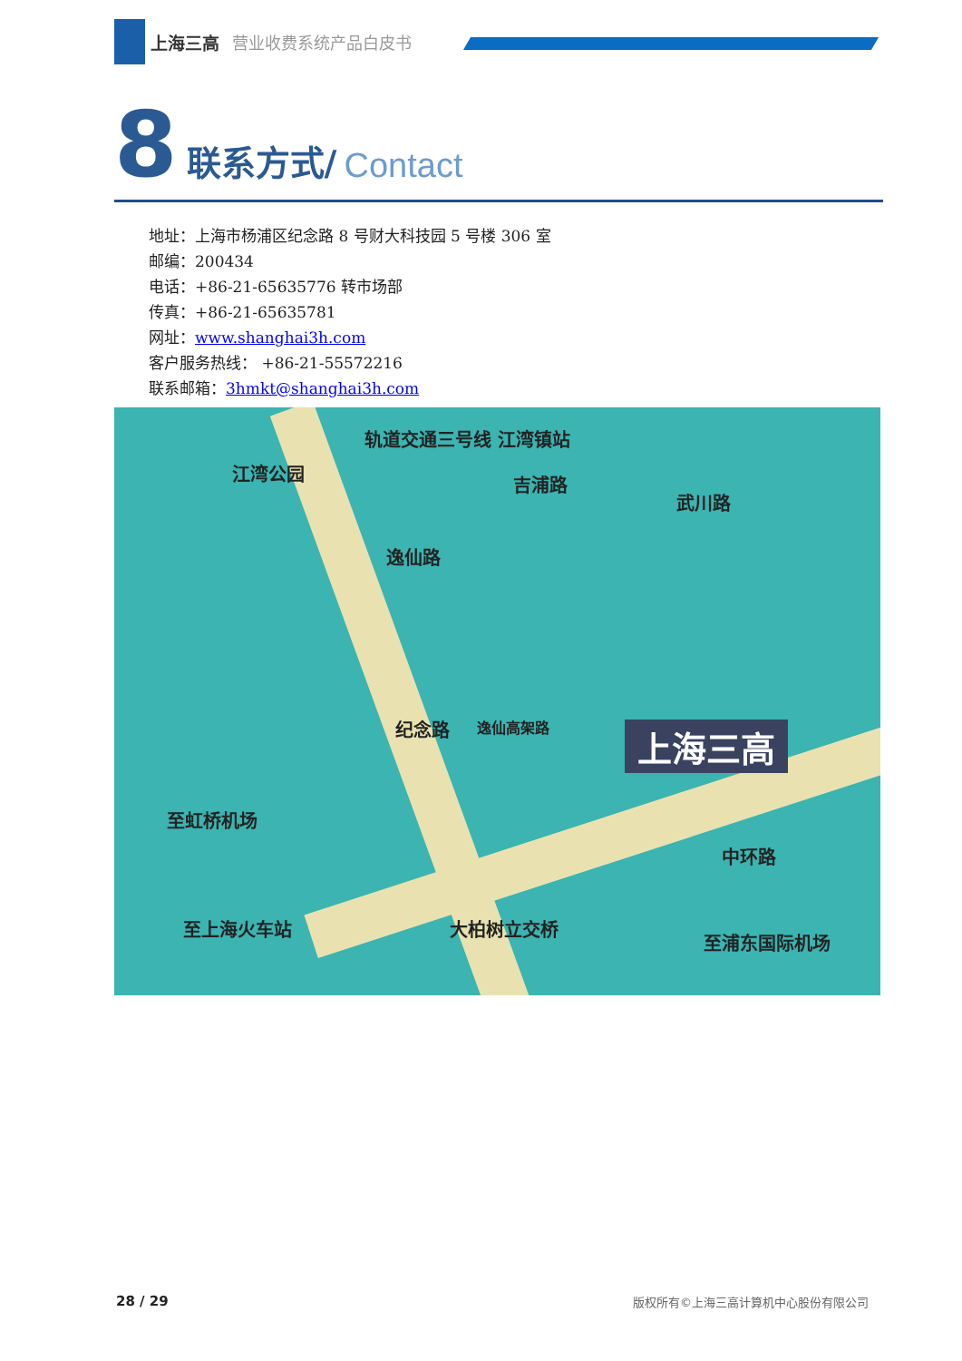上海三高 营业收费系统产品白皮书
8 联系方式/ Contact
地址：上海市杨浦区纪念路 8 号财大科技园 5 号楼 306 室
邮编：200434
电话：+86-21-65635776 转市场部
传真：+86-21-65635781
网址：www.shanghai3h.com
客户服务热线： +86-21-55572216
联系邮箱：3hmkt@shanghai3h.com
轨道交通三号线 江湾镇站
江湾公园
吉浦路
武川路
逸仙路
纪念路 逸仙高架路 上海三高
至虹桥机场
至上海火车站 大柏树立交桥
中环路
至浦东国际机场
28 / 29 版权所有©上海三高计算机中心股份有限公司